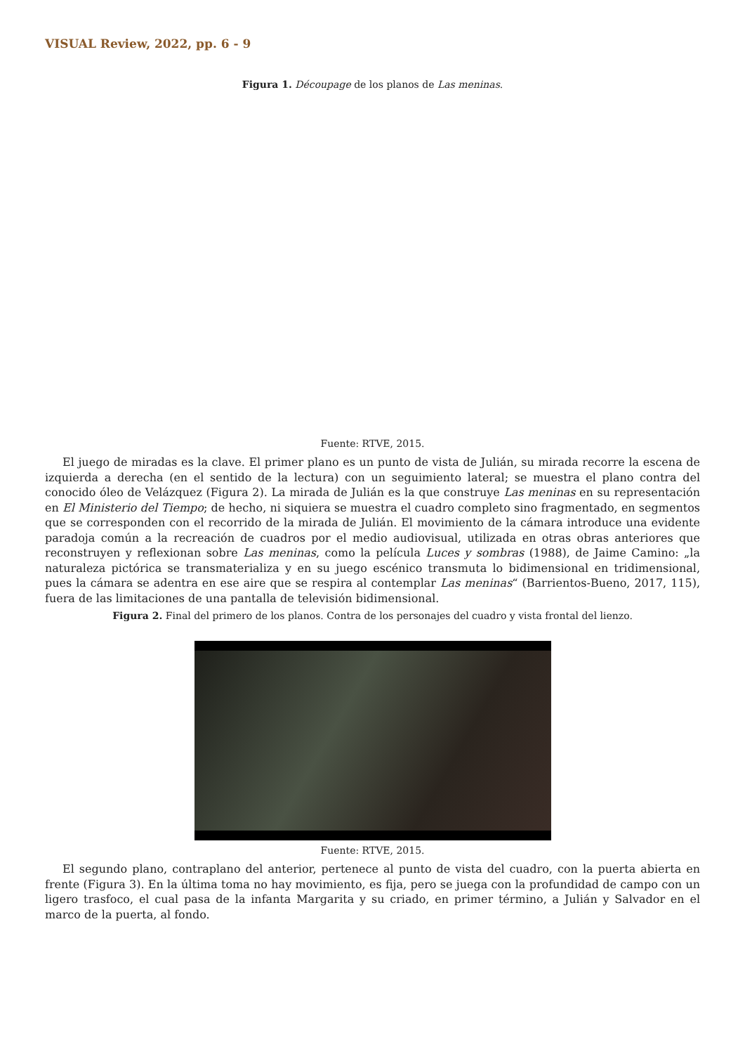VISUAL Review, 2022, pp. 6 - 9
Figura 1. Découpage de los planos de Las meninas.
Fuente: RTVE, 2015.
El juego de miradas es la clave. El primer plano es un punto de vista de Julián, su mirada recorre la escena de izquierda a derecha (en el sentido de la lectura) con un seguimiento lateral; se muestra el plano contra del conocido óleo de Velázquez (Figura 2). La mirada de Julián es la que construye Las meninas en su representación en El Ministerio del Tiempo; de hecho, ni siquiera se muestra el cuadro completo sino fragmentado, en segmentos que se corresponden con el recorrido de la mirada de Julián. El movimiento de la cámara introduce una evidente paradoja común a la recreación de cuadros por el medio audiovisual, utilizada en otras obras anteriores que reconstruyen y reflexionan sobre Las meninas, como la película Luces y sombras (1988), de Jaime Camino: „la naturaleza pictórica se transmaterializa y en su juego escénico transmuta lo bidimensional en tridimensional, pues la cámara se adentra en ese aire que se respira al contemplar Las meninas“ (Barrientos-Bueno, 2017, 115), fuera de las limitaciones de una pantalla de televisión bidimensional.
Figura 2. Final del primero de los planos. Contra de los personajes del cuadro y vista frontal del lienzo.
Fuente: RTVE, 2015.
El segundo plano, contraplano del anterior, pertenece al punto de vista del cuadro, con la puerta abierta en frente (Figura 3). En la última toma no hay movimiento, es fija, pero se juega con la profundidad de campo con un ligero trasfoco, el cual pasa de la infanta Margarita y su criado, en primer término, a Julián y Salvador en el marco de la puerta, al fondo.